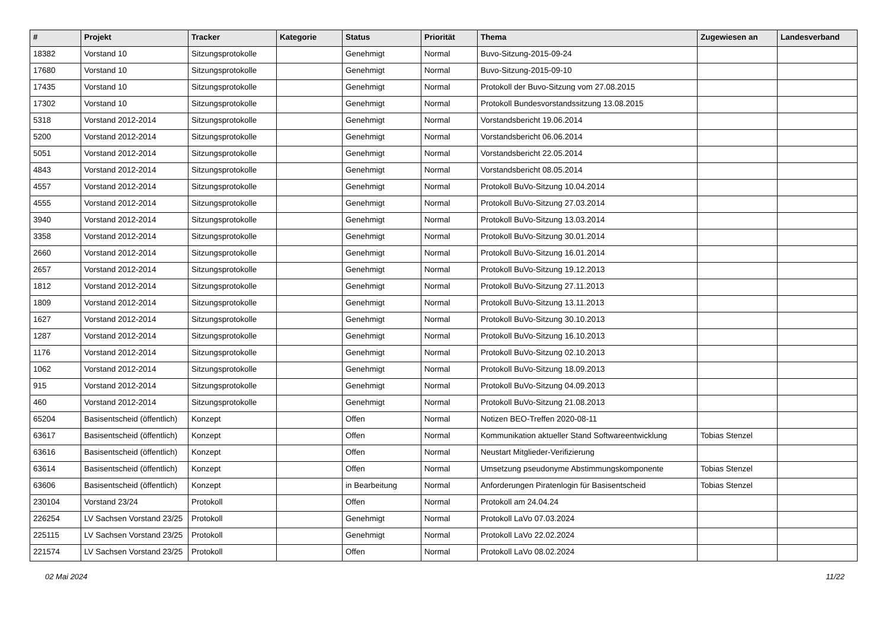| # | Projekt | Tracker | Kategorie | Status | Priorität | Thema | Zugewiesen an | Landesverband |
| --- | --- | --- | --- | --- | --- | --- | --- | --- |
| 18382 | Vorstand 10 | Sitzungsprotokolle | | Genehmigt | Normal | Buvo-Sitzung-2015-09-24 | | |
| 17680 | Vorstand 10 | Sitzungsprotokolle | | Genehmigt | Normal | Buvo-Sitzung-2015-09-10 | | |
| 17435 | Vorstand 10 | Sitzungsprotokolle | | Genehmigt | Normal | Protokoll der Buvo-Sitzung vom 27.08.2015 | | |
| 17302 | Vorstand 10 | Sitzungsprotokolle | | Genehmigt | Normal | Protokoll Bundesvorstandssitzung 13.08.2015 | | |
| 5318 | Vorstand 2012-2014 | Sitzungsprotokolle | | Genehmigt | Normal | Vorstandsbericht 19.06.2014 | | |
| 5200 | Vorstand 2012-2014 | Sitzungsprotokolle | | Genehmigt | Normal | Vorstandsbericht 06.06.2014 | | |
| 5051 | Vorstand 2012-2014 | Sitzungsprotokolle | | Genehmigt | Normal | Vorstandsbericht 22.05.2014 | | |
| 4843 | Vorstand 2012-2014 | Sitzungsprotokolle | | Genehmigt | Normal | Vorstandsbericht 08.05.2014 | | |
| 4557 | Vorstand 2012-2014 | Sitzungsprotokolle | | Genehmigt | Normal | Protokoll BuVo-Sitzung 10.04.2014 | | |
| 4555 | Vorstand 2012-2014 | Sitzungsprotokolle | | Genehmigt | Normal | Protokoll BuVo-Sitzung 27.03.2014 | | |
| 3940 | Vorstand 2012-2014 | Sitzungsprotokolle | | Genehmigt | Normal | Protokoll BuVo-Sitzung 13.03.2014 | | |
| 3358 | Vorstand 2012-2014 | Sitzungsprotokolle | | Genehmigt | Normal | Protokoll BuVo-Sitzung 30.01.2014 | | |
| 2660 | Vorstand 2012-2014 | Sitzungsprotokolle | | Genehmigt | Normal | Protokoll BuVo-Sitzung 16.01.2014 | | |
| 2657 | Vorstand 2012-2014 | Sitzungsprotokolle | | Genehmigt | Normal | Protokoll BuVo-Sitzung 19.12.2013 | | |
| 1812 | Vorstand 2012-2014 | Sitzungsprotokolle | | Genehmigt | Normal | Protokoll BuVo-Sitzung 27.11.2013 | | |
| 1809 | Vorstand 2012-2014 | Sitzungsprotokolle | | Genehmigt | Normal | Protokoll BuVo-Sitzung 13.11.2013 | | |
| 1627 | Vorstand 2012-2014 | Sitzungsprotokolle | | Genehmigt | Normal | Protokoll BuVo-Sitzung 30.10.2013 | | |
| 1287 | Vorstand 2012-2014 | Sitzungsprotokolle | | Genehmigt | Normal | Protokoll BuVo-Sitzung 16.10.2013 | | |
| 1176 | Vorstand 2012-2014 | Sitzungsprotokolle | | Genehmigt | Normal | Protokoll BuVo-Sitzung 02.10.2013 | | |
| 1062 | Vorstand 2012-2014 | Sitzungsprotokolle | | Genehmigt | Normal | Protokoll BuVo-Sitzung 18.09.2013 | | |
| 915 | Vorstand 2012-2014 | Sitzungsprotokolle | | Genehmigt | Normal | Protokoll BuVo-Sitzung 04.09.2013 | | |
| 460 | Vorstand 2012-2014 | Sitzungsprotokolle | | Genehmigt | Normal | Protokoll BuVo-Sitzung 21.08.2013 | | |
| 65204 | Basisentscheid (öffentlich) | Konzept | | Offen | Normal | Notizen BEO-Treffen 2020-08-11 | | |
| 63617 | Basisentscheid (öffentlich) | Konzept | | Offen | Normal | Kommunikation aktueller Stand Softwareentwicklung | Tobias Stenzel | |
| 63616 | Basisentscheid (öffentlich) | Konzept | | Offen | Normal | Neustart Mitglieder-Verifizierung | | |
| 63614 | Basisentscheid (öffentlich) | Konzept | | Offen | Normal | Umsetzung pseudonyme Abstimmungskomponente | Tobias Stenzel | |
| 63606 | Basisentscheid (öffentlich) | Konzept | | in Bearbeitung | Normal | Anforderungen Piratenlogin für Basisentscheid | Tobias Stenzel | |
| 230104 | Vorstand 23/24 | Protokoll | | Offen | Normal | Protokoll am 24.04.24 | | |
| 226254 | LV Sachsen Vorstand 23/25 | Protokoll | | Genehmigt | Normal | Protokoll LaVo 07.03.2024 | | |
| 225115 | LV Sachsen Vorstand 23/25 | Protokoll | | Genehmigt | Normal | Protokoll LaVo 22.02.2024 | | |
| 221574 | LV Sachsen Vorstand 23/25 | Protokoll | | Offen | Normal | Protokoll LaVo 08.02.2024 | | |
02 Mai 2024 11/22